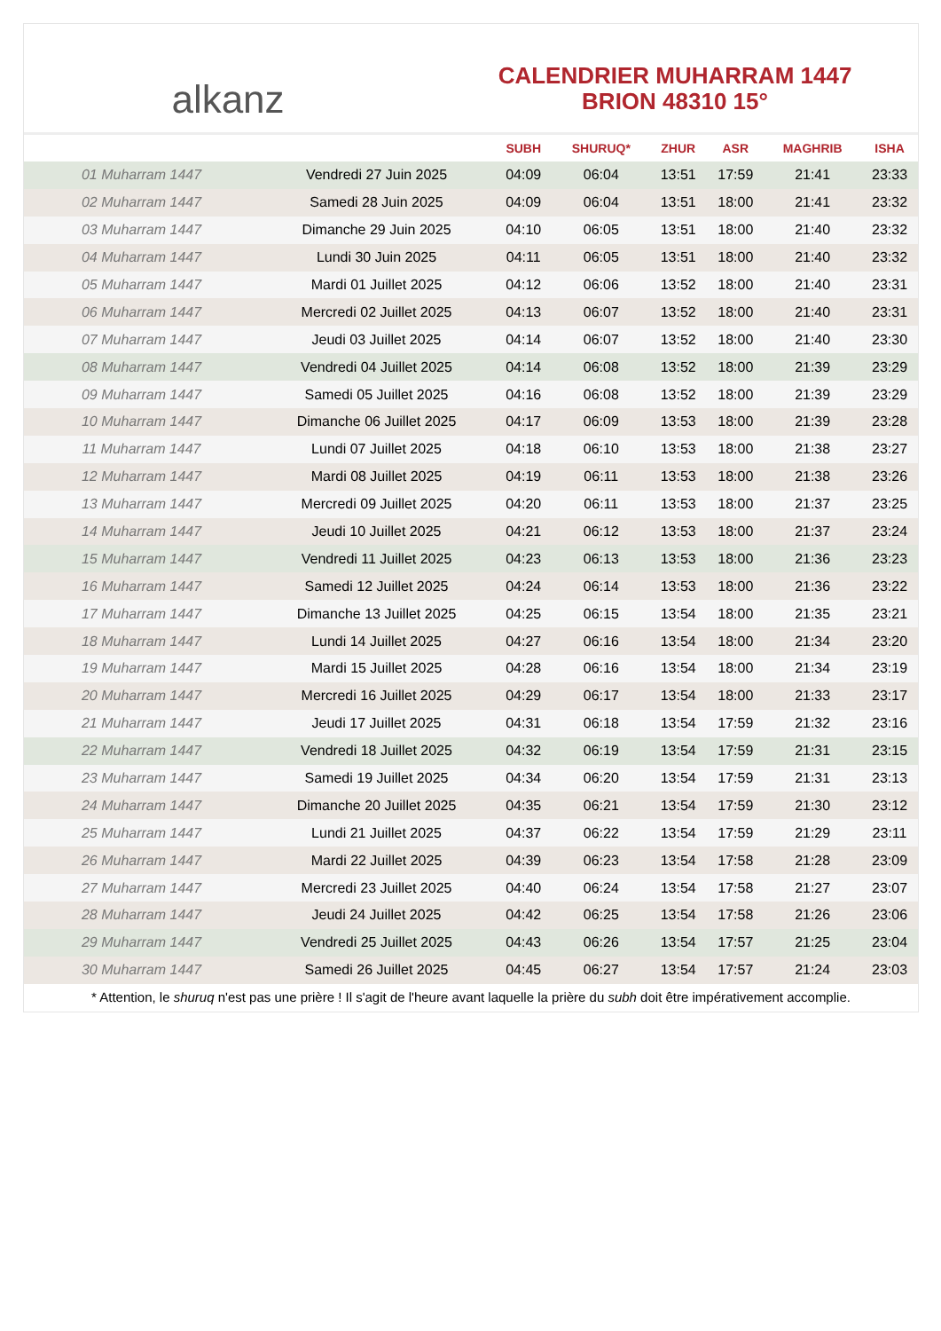alkanz
CALENDRIER MUHARRAM 1447
BRION 48310 15°
| | | SUBH | SHURUQ* | ZHUR | ASR | MAGHRIB | ISHA |
| --- | --- | --- | --- | --- | --- | --- | --- |
| 01 Muharram 1447 | Vendredi 27 Juin 2025 | 04:09 | 06:04 | 13:51 | 17:59 | 21:41 | 23:33 |
| 02 Muharram 1447 | Samedi 28 Juin 2025 | 04:09 | 06:04 | 13:51 | 18:00 | 21:41 | 23:32 |
| 03 Muharram 1447 | Dimanche 29 Juin 2025 | 04:10 | 06:05 | 13:51 | 18:00 | 21:40 | 23:32 |
| 04 Muharram 1447 | Lundi 30 Juin 2025 | 04:11 | 06:05 | 13:51 | 18:00 | 21:40 | 23:32 |
| 05 Muharram 1447 | Mardi 01 Juillet 2025 | 04:12 | 06:06 | 13:52 | 18:00 | 21:40 | 23:31 |
| 06 Muharram 1447 | Mercredi 02 Juillet 2025 | 04:13 | 06:07 | 13:52 | 18:00 | 21:40 | 23:31 |
| 07 Muharram 1447 | Jeudi 03 Juillet 2025 | 04:14 | 06:07 | 13:52 | 18:00 | 21:40 | 23:30 |
| 08 Muharram 1447 | Vendredi 04 Juillet 2025 | 04:14 | 06:08 | 13:52 | 18:00 | 21:39 | 23:29 |
| 09 Muharram 1447 | Samedi 05 Juillet 2025 | 04:16 | 06:08 | 13:52 | 18:00 | 21:39 | 23:29 |
| 10 Muharram 1447 | Dimanche 06 Juillet 2025 | 04:17 | 06:09 | 13:53 | 18:00 | 21:39 | 23:28 |
| 11 Muharram 1447 | Lundi 07 Juillet 2025 | 04:18 | 06:10 | 13:53 | 18:00 | 21:38 | 23:27 |
| 12 Muharram 1447 | Mardi 08 Juillet 2025 | 04:19 | 06:11 | 13:53 | 18:00 | 21:38 | 23:26 |
| 13 Muharram 1447 | Mercredi 09 Juillet 2025 | 04:20 | 06:11 | 13:53 | 18:00 | 21:37 | 23:25 |
| 14 Muharram 1447 | Jeudi 10 Juillet 2025 | 04:21 | 06:12 | 13:53 | 18:00 | 21:37 | 23:24 |
| 15 Muharram 1447 | Vendredi 11 Juillet 2025 | 04:23 | 06:13 | 13:53 | 18:00 | 21:36 | 23:23 |
| 16 Muharram 1447 | Samedi 12 Juillet 2025 | 04:24 | 06:14 | 13:53 | 18:00 | 21:36 | 23:22 |
| 17 Muharram 1447 | Dimanche 13 Juillet 2025 | 04:25 | 06:15 | 13:54 | 18:00 | 21:35 | 23:21 |
| 18 Muharram 1447 | Lundi 14 Juillet 2025 | 04:27 | 06:16 | 13:54 | 18:00 | 21:34 | 23:20 |
| 19 Muharram 1447 | Mardi 15 Juillet 2025 | 04:28 | 06:16 | 13:54 | 18:00 | 21:34 | 23:19 |
| 20 Muharram 1447 | Mercredi 16 Juillet 2025 | 04:29 | 06:17 | 13:54 | 18:00 | 21:33 | 23:17 |
| 21 Muharram 1447 | Jeudi 17 Juillet 2025 | 04:31 | 06:18 | 13:54 | 17:59 | 21:32 | 23:16 |
| 22 Muharram 1447 | Vendredi 18 Juillet 2025 | 04:32 | 06:19 | 13:54 | 17:59 | 21:31 | 23:15 |
| 23 Muharram 1447 | Samedi 19 Juillet 2025 | 04:34 | 06:20 | 13:54 | 17:59 | 21:31 | 23:13 |
| 24 Muharram 1447 | Dimanche 20 Juillet 2025 | 04:35 | 06:21 | 13:54 | 17:59 | 21:30 | 23:12 |
| 25 Muharram 1447 | Lundi 21 Juillet 2025 | 04:37 | 06:22 | 13:54 | 17:59 | 21:29 | 23:11 |
| 26 Muharram 1447 | Mardi 22 Juillet 2025 | 04:39 | 06:23 | 13:54 | 17:58 | 21:28 | 23:09 |
| 27 Muharram 1447 | Mercredi 23 Juillet 2025 | 04:40 | 06:24 | 13:54 | 17:58 | 21:27 | 23:07 |
| 28 Muharram 1447 | Jeudi 24 Juillet 2025 | 04:42 | 06:25 | 13:54 | 17:58 | 21:26 | 23:06 |
| 29 Muharram 1447 | Vendredi 25 Juillet 2025 | 04:43 | 06:26 | 13:54 | 17:57 | 21:25 | 23:04 |
| 30 Muharram 1447 | Samedi 26 Juillet 2025 | 04:45 | 06:27 | 13:54 | 17:57 | 21:24 | 23:03 |
* Attention, le shuruq n'est pas une prière ! Il s'agit de l'heure avant laquelle la prière du subh doit être impérativement accomplie.